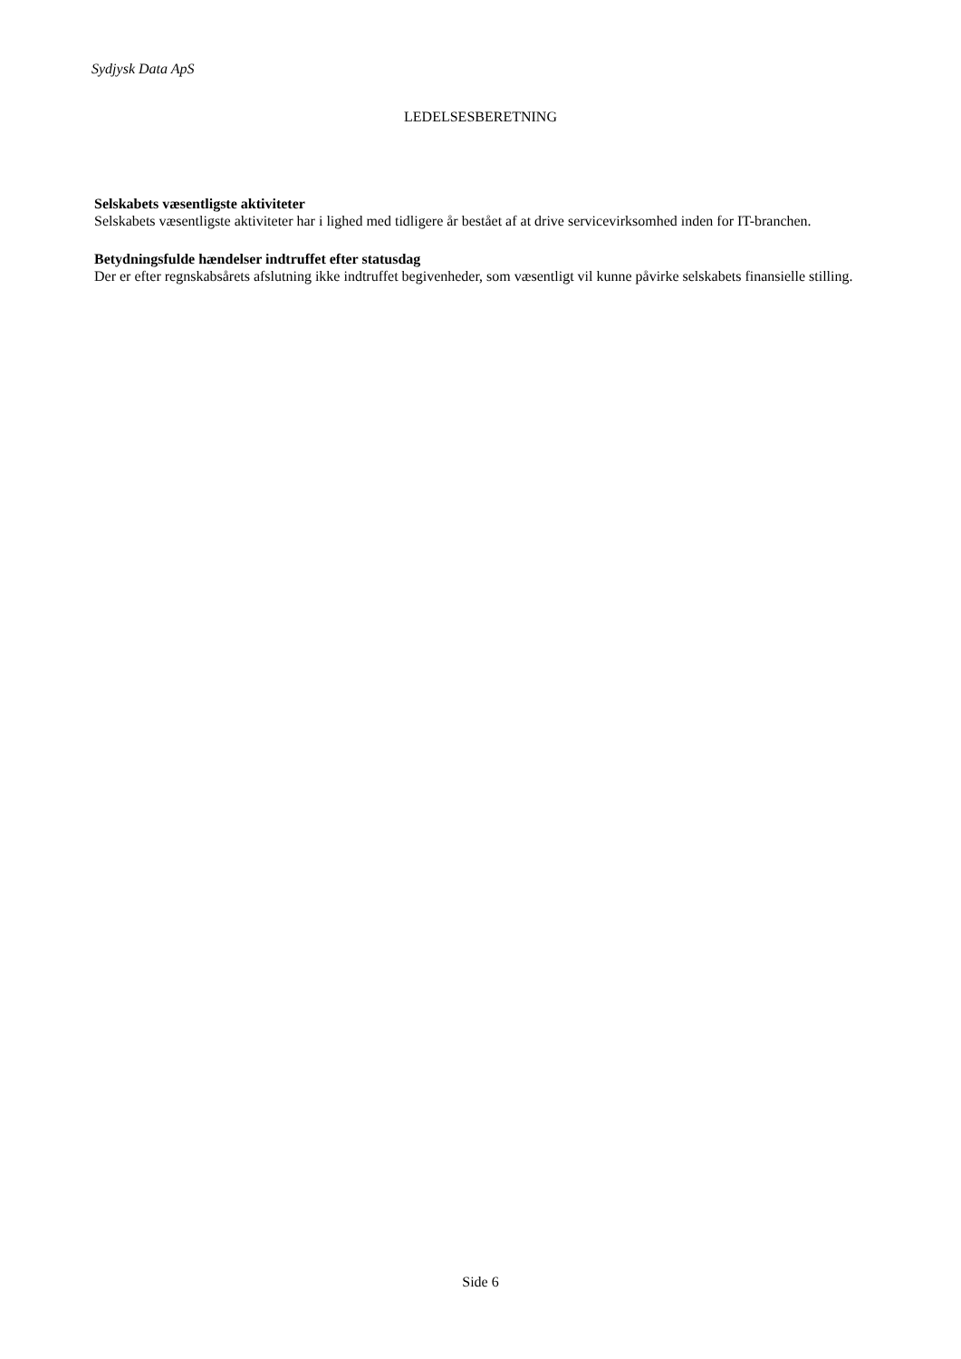Sydjysk Data ApS
LEDELSESBERETNING
Selskabets væsentligste aktiviteter
Selskabets væsentligste aktiviteter har i lighed med tidligere år bestået af at drive servicevirksomhed inden for IT-branchen.
Betydningsfulde hændelser indtruffet efter statusdag
Der er efter regnskabsårets afslutning ikke indtruffet begivenheder, som væsentligt vil kunne påvirke selskabets finansielle stilling.
Side 6